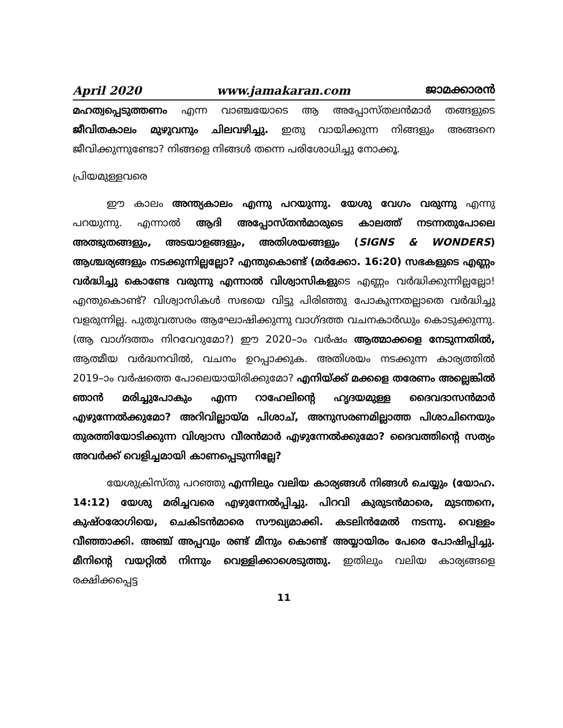April 2020 www.jamakaran.com ജാമക്കാരൻ
മഹത്വപ്പെടുത്തണം എന്ന വാഞ്ചയോടെ ആ അപ്പോസ്തലൻമാർ തങ്ങളുടെ ജീവിതകാലം മുഴുവനും ചിലവഴിച്ചു. ഇതു വായിക്കുന്ന നിങ്ങളും അങ്ങനെ ജീവിക്കുന്നുണ്ടോ? നിങ്ങളെ നിങ്ങൾ തന്നെ പരിശോധിച്ചു നോക്കൂ.
പ്രിയമുള്ളവരെ
ഈ കാലം അന്ത്യകാലം എന്നു പറയുന്നു. യേശു വേഗം വരുന്നു എന്നു പറയുന്നു. എന്നാൽ ആദി അപ്പോസ്തൻമാരുടെ കാലത്ത് നടന്നതുപോലെ അത്ഭുതങ്ങളും, അടയാളങ്ങളും, അതിശയങ്ങളും (SIGNS & WONDERS) ആശ്ചര്യങ്ങളും നടക്കുന്നില്ലല്ലോ? എന്തുകൊണ്ട് (മർക്കോ. 16:20) സഭകളുടെ എണ്ണം വർദ്ധിച്ചു കൊണ്ടേ വരുന്നു എന്നാൽ വിശ്വാസികളുടെ എണ്ണം വർദ്ധിക്കുന്നില്ലല്ലോ! എന്തുകൊണ്ട്? വിശ്വാസികൾ സഭയെ വിട്ടു പിരിഞ്ഞു പോകുന്നതല്ലാതെ വർദ്ധിച്ചു വളരുന്നില്ല. പുതുവത്സരം ആഘോഷിക്കുന്നു വാഗ്ദത്ത വചനകാർഡും കൊടുക്കുന്നു. (ആ വാഗ്ദത്തം നിറവേറുമോ?) ഈ 2020–ാം വർഷം ആത്മാക്കളെ നേടുന്നതിൽ, ആത്മീയ വർദ്ധനവിൽ, വചനം ഉറപ്പാക്കുക. അതിശയം നടക്കുന്ന കാര്യത്തിൽ 2019–ാം വർഷത്തെ പോലെയായിരിക്കുമോ? എനിയ്ക്ക് മക്കളെ തരേണം അല്ലെങ്കിൽ ഞാൻ മരിച്ചുപോകും എന്ന റാഹേലിന്റെ ഹൃദയമുള്ള ദൈവദാസൻമാർ എഴുന്നേൽക്കുമോ? അറിവില്ലായ്മ പിശാച്, അനുസരണമില്ലാത്ത പിശാചിനെയും തുരത്തിയോടിക്കുന്ന വിശ്വാസ വീരൻമാർ എഴുന്നേൽക്കുമോ? ദൈവത്തിന്റെ സത്യം അവർക്ക് വെളിച്ചമായി കാണപ്പെടുന്നില്ലേ?
യേശുക്രിസ്തു പറഞ്ഞു എന്നിലും വലിയ കാര്യങ്ങൾ നിങ്ങൾ ചെയ്യും (യോഹ. 14:12) യേശു മരിച്ചവരെ എഴുന്നേൽപ്പിച്ചു. പിറവി കുരുടൻമാരെ, മുടന്തനെ, കുഷ്ഠരോഗിയെ, ചെകിടൻമാരെ സൗഖ്യമാക്കി. കടലിൻമേൽ നടന്നു. വെള്ളം വീഞ്ഞാക്കി. അഞ്ച് അപ്പവും രണ്ട് മീനും കൊണ്ട് അയ്യായിരം പേരെ പോഷിപ്പിച്ചു. മീനിന്റെ വയറ്റിൽ നിന്നും വെള്ളിക്കാശെടുത്തു. ഇതിലും വലിയ കാര്യങ്ങളെ രക്ഷിക്കപ്പെട്ട
11